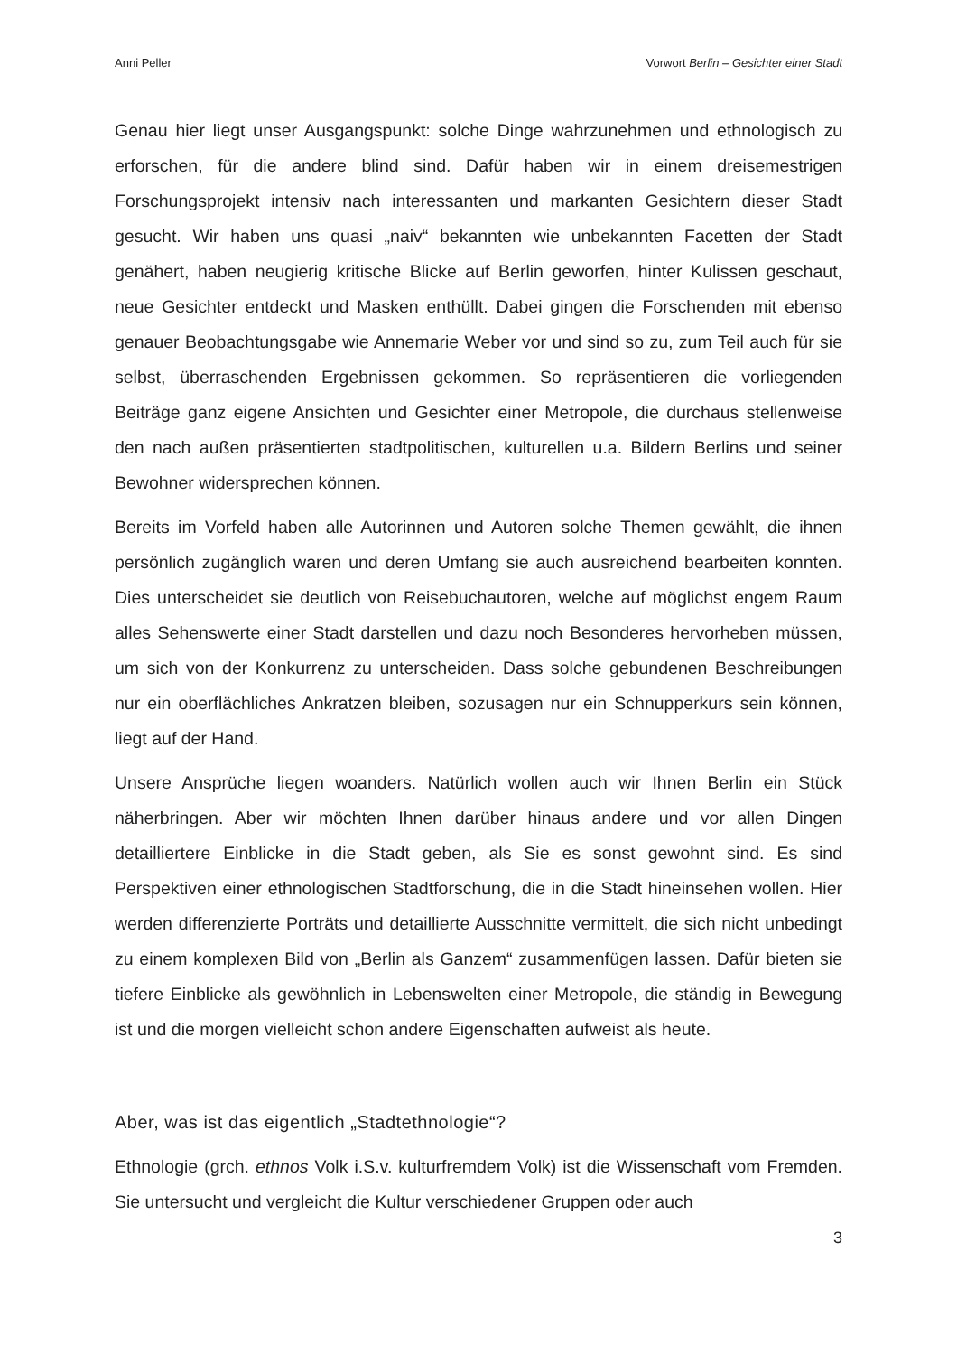Anni Peller Vorwort Berlin – Gesichter einer Stadt
Genau hier liegt unser Ausgangspunkt: solche Dinge wahrzunehmen und ethnologisch zu erforschen, für die andere blind sind. Dafür haben wir in einem dreisemestrigen Forschungsprojekt intensiv nach interessanten und markanten Gesichtern dieser Stadt gesucht. Wir haben uns quasi „naiv“ bekannten wie unbekannten Facetten der Stadt genähert, haben neugierig kritische Blicke auf Berlin geworfen, hinter Kulissen geschaut, neue Gesichter entdeckt und Masken enthüllt. Dabei gingen die Forschenden mit ebenso genauer Beobachtungsgabe wie Annemarie Weber vor und sind so zu, zum Teil auch für sie selbst, überraschenden Ergebnissen gekommen. So repräsentieren die vorliegenden Beiträge ganz eigene Ansichten und Gesichter einer Metropole, die durchaus stellenweise den nach außen präsentierten stadtpolitischen, kulturellen u.a. Bildern Berlins und seiner Bewohner widersprechen können.
Bereits im Vorfeld haben alle Autorinnen und Autoren solche Themen gewählt, die ihnen persönlich zugänglich waren und deren Umfang sie auch ausreichend bearbeiten konnten. Dies unterscheidet sie deutlich von Reisebuchautoren, welche auf möglichst engem Raum alles Sehenswerte einer Stadt darstellen und dazu noch Besonderes hervorheben müssen, um sich von der Konkurrenz zu unterscheiden. Dass solche gebundenen Beschreibungen nur ein oberflächliches Ankratzen bleiben, sozusagen nur ein Schnupperkurs sein können, liegt auf der Hand.
Unsere Ansprüche liegen woanders. Natürlich wollen auch wir Ihnen Berlin ein Stück näherbringen. Aber wir möchten Ihnen darüber hinaus andere und vor allen Dingen detailliertere Einblicke in die Stadt geben, als Sie es sonst gewohnt sind. Es sind Perspektiven einer ethnologischen Stadtforschung, die in die Stadt hineinsehen wollen. Hier werden differenzierte Porträts und detaillierte Ausschnitte vermittelt, die sich nicht unbedingt zu einem komplexen Bild von „Berlin als Ganzem“ zusammenfügen lassen. Dafür bieten sie tiefere Einblicke als gewöhnlich in Lebenswelten einer Metropole, die ständig in Bewegung ist und die morgen vielleicht schon andere Eigenschaften aufweist als heute.
Aber, was ist das eigentlich „Stadtethnologie“?
Ethnologie (grch. ethnos Volk i.S.v. kulturfremdem Volk) ist die Wissenschaft vom Fremden. Sie untersucht und vergleicht die Kultur verschiedener Gruppen oder auch
3